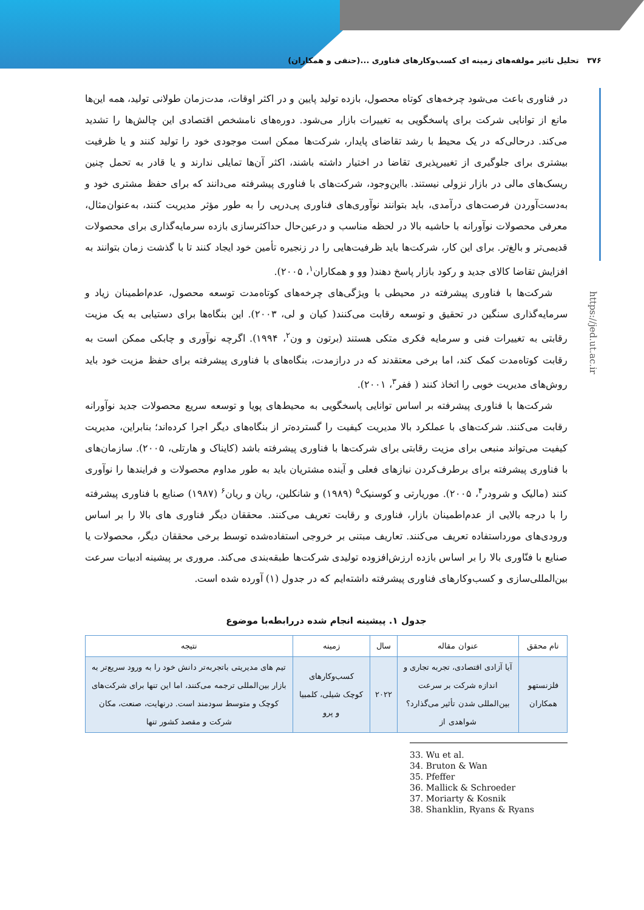۳۷۶ تحلیل تاثیر مولفه‌های زمینه ای کسب‌وکارهای فناوری ...(حنفی و همکاران)
https://jed.ut.ac.ir
در فناوری باعث می‌شود چرخه‌های کوتاه محصول، بازده تولید پایین و در اکثر اوقات، مدت‌زمان طولانی تولید، همه این‌ها مانع از توانایی شرکت برای پاسخگویی به تغییرات بازار می‌شود. دوره‌های نامشخص اقتصادی این چالش‌ها را تشدید می‌کند. درحالی‌که در یک محیط با رشد تقاضای پایدار، شرکت‌ها ممکن است موجودی خود را تولید کنند و یا ظرفیت بیشتری برای جلوگیری از تغییرپذیری تقاضا در اختیار داشته باشند، اکثر آن‌ها تمایلی ندارند و یا قادر به تحمل چنین ریسک‌های مالی در بازار نزولی نیستند. بااین‌وجود، شرکت‌های با فناوری پیشرفته می‌دانند که برای حفظ مشتری خود و به‌دست‌آوردن فرصت‌های درآمدی، باید بتوانند نوآوری‌های فناوری پی‌درپی را به طور مؤثر مدیریت کنند، به‌عنوان‌مثال، معرفی محصولات نوآورانه با حاشیه بالا در لحظه مناسب و درعین‌حال حداکثرسازی بازده سرمایه‌گذاری برای محصولات قدیمی‌تر و بالغ‌تر. برای این کار، شرکت‌ها باید ظرفیت‌هایی را در زنجیره تأمین خود ایجاد کنند تا با گذشت زمان بتوانند به افزایش تقاضا کالای جدید و رکود بازار پاسخ دهند( وو و همکاران<sup>۱</sup>، ۲۰۰۵).
شرکت‌ها با فناوری پیشرفته در محیطی با ویژگی‌های چرخه‌های کوتاه‌مدت توسعه محصول، عدم‌اطمینان زیاد و سرمایه‌گذاری سنگین در تحقیق و توسعه رقابت می‌کنند( کیان و لی، ۲۰۰۳). این بنگاه‌ها برای دستیابی به یک مزیت رقابتی به تغییرات فنی و سرمایه فکری متکی هستند (برتون و ون<sup>۲</sup>، ۱۹۹۴). اگرچه نوآوری و چابکی ممکن است به رقابت کوتاه‌مدت کمک کند، اما برخی معتقدند که در درازمدت، بنگاه‌های با فناوری پیشرفته برای حفظ مزیت خود باید روش‌های مدیریت خوبی را اتخاذ کنند ( ففر<sup>۳</sup>، ۲۰۰۱).
شرکت‌ها با فناوری پیشرفته بر اساس توانایی پاسخگویی به محیط‌های پویا و توسعه سریع محصولات جدید نوآورانه رقابت می‌کنند. شرکت‌های با عملکرد بالا مدیریت کیفیت را گسترده‌تر از بنگاه‌های دیگر اجرا کرده‌اند؛ بنابراین، مدیریت کیفیت می‌تواند منبعی برای مزیت رقابتی برای شرکت‌ها با فناوری پیشرفته باشد (کایناک و هارتلی، ۲۰۰۵). سازمان‌های با فناوری پیشرفته برای برطرف‌کردن نیازهای فعلی و آینده مشتریان باید به طور مداوم محصولات و فرایندها را نوآوری کنند (مالیک و شرودر<sup>۴</sup>، ۲۰۰۵). موریارتی و کوسنیک<sup>۵</sup> (۱۹۸۹) و شانکلین، ریان و ریان<sup>۶</sup> (۱۹۸۷) صنایع با فناوری پیشرفته را با درجه بالایی از عدم‌اطمینان بازار، فناوری و رقابت تعریف می‌کنند. محققان دیگر فناوری های بالا را بر اساس ورودی‌های مورداستفاده تعریف می‌کنند. تعاریف مبتنی بر خروجی استفاده‌شده توسط برخی محققان دیگر، محصولات یا صنایع با فنّاوری بالا را بر اساس بازده ارزش‌افزوده تولیدی شرکت‌ها طبقه‌بندی می‌کند. مروری بر پیشینه ادبیات سرعت بین‌المللی‌سازی و کسب‌وکارهای فناوری پیشرفته داشته‌ایم که در جدول (۱) آورده شده است.
جدول ۱. پیشینه انجام شده دررابطه‌با موضوع
| نام محقق | عنوان مقاله | سال | زمینه | نتیجه |
| --- | --- | --- | --- | --- |
| فلزنستهو همکاران | آیا آزادی اقتصادی، تجربه تجاری و اندازه شرکت بر سرعت بین‌المللی شدن تأثیر می‌گذارد؟ شواهدی از | ۲۰۲۲ | کسب‌وکارهای کوچک شیلی، کلمبیا و پرو | تیم های مدیریتی باتجربه‌تر دانش خود را به ورود سریع‌تر به بازار بین‌المللی ترجمه می‌کنند، اما این تنها برای شرکت‌های کوچک و متوسط سودمند است. درنهایت، صنعت، مکان شرکت و مقصد کشور تنها |
33. Wu et al.
34. Bruton & Wan
35. Pfeffer
36. Mallick & Schroeder
37. Moriarty & Kosnik
38. Shanklin, Ryans & Ryans